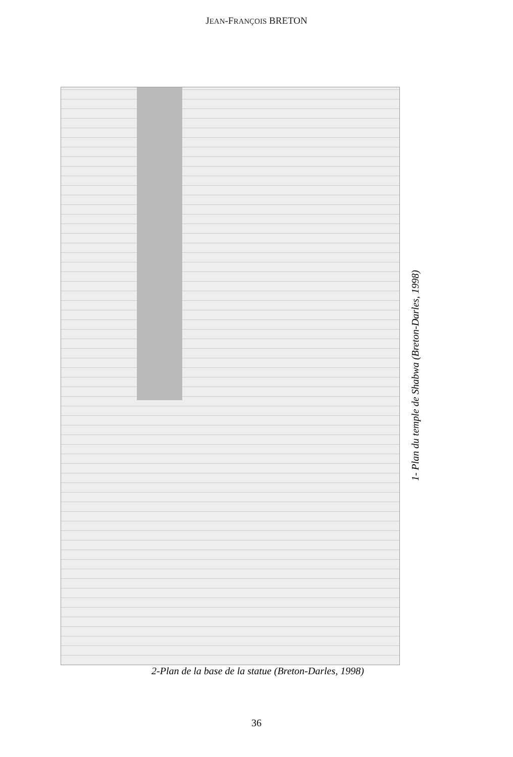JEAN-FRANÇOIS BRETON
1- Plan du temple de Shabwa (Breton-Darles, 1998)
2-Plan de la base de la statue (Breton-Darles, 1998)
36